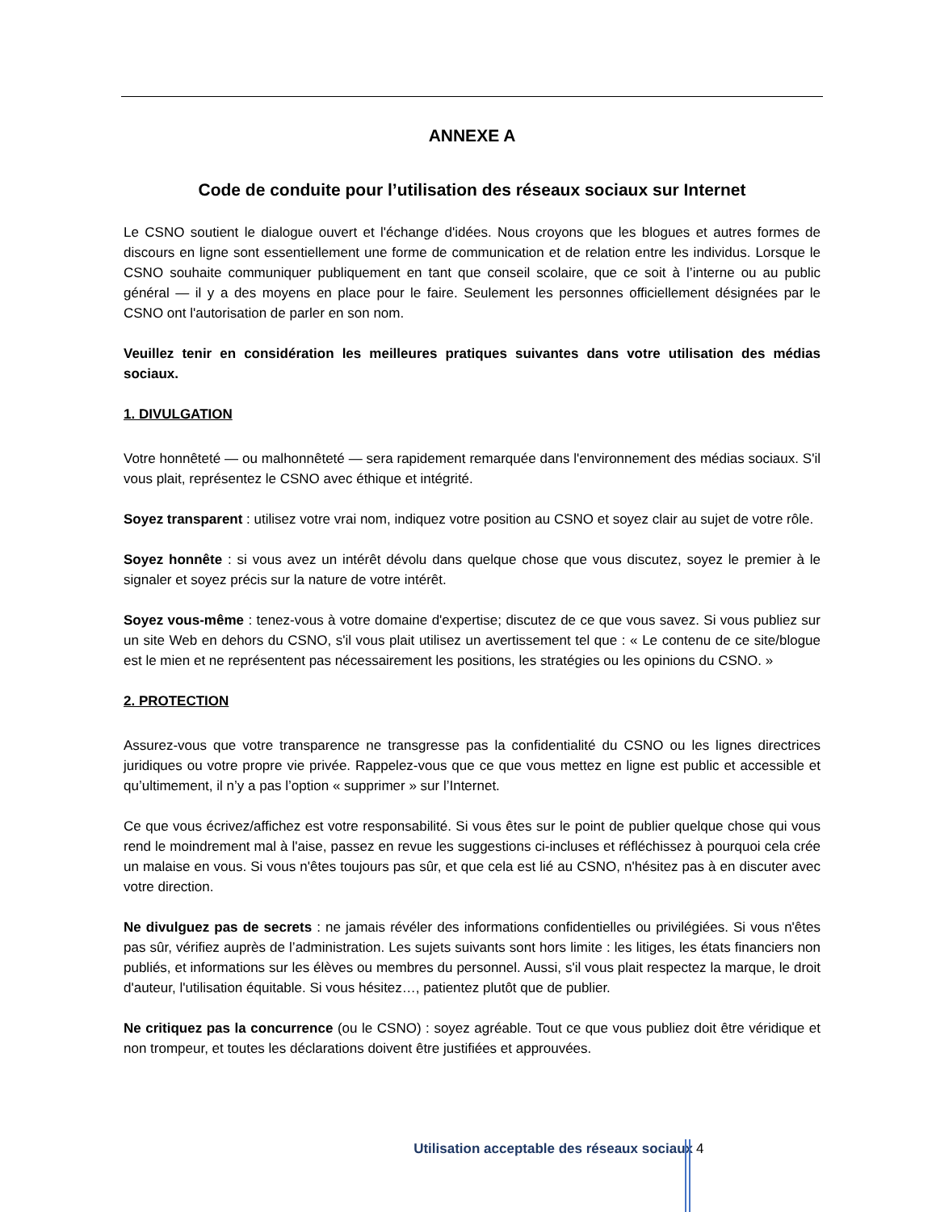ANNEXE A
Code de conduite pour l’utilisation des réseaux sociaux sur Internet
Le CSNO soutient le dialogue ouvert et l'échange d'idées. Nous croyons que les blogues et autres formes de discours en ligne sont essentiellement une forme de communication et de relation entre les individus. Lorsque le CSNO souhaite communiquer publiquement en tant que conseil scolaire, que ce soit à l’interne ou au public général — il y a des moyens en place pour le faire. Seulement les personnes officiellement désignées par le CSNO ont l'autorisation de parler en son nom.
Veuillez tenir en considération les meilleures pratiques suivantes dans votre utilisation des médias sociaux.
1. DIVULGATION
Votre honnêteté — ou malhonnêteté — sera rapidement remarquée dans l'environnement des médias sociaux. S'il vous plait, représentez le CSNO avec éthique et intégrité.
Soyez transparent : utilisez votre vrai nom, indiquez votre position au CSNO et soyez clair au sujet de votre rôle.
Soyez honnête : si vous avez un intérêt dévolu dans quelque chose que vous discutez, soyez le premier à le signaler et soyez précis sur la nature de votre intérêt.
Soyez vous-même : tenez-vous à votre domaine d'expertise; discutez de ce que vous savez. Si vous publiez sur un site Web en dehors du CSNO, s'il vous plait utilisez un avertissement tel que : « Le contenu de ce site/blogue est le mien et ne représentent pas nécessairement les positions, les stratégies ou les opinions du CSNO. »
2. PROTECTION
Assurez-vous que votre transparence ne transgresse pas la confidentialité du CSNO ou les lignes directrices juridiques ou votre propre vie privée. Rappelez-vous que ce que vous mettez en ligne est public et accessible et qu’ultimement, il n’y a pas l’option « supprimer » sur l’Internet.
Ce que vous écrivez/affichez est votre responsabilité. Si vous êtes sur le point de publier quelque chose qui vous rend le moindrement mal à l'aise, passez en revue les suggestions ci-incluses et réfléchissez à pourquoi cela crée un malaise en vous. Si vous n'êtes toujours pas sûr, et que cela est lié au CSNO, n'hésitez pas à en discuter avec votre direction.
Ne divulguez pas de secrets : ne jamais révéler des informations confidentielles ou privilégiées. Si vous n'êtes pas sûr, vérifiez auprès de l’administration. Les sujets suivants sont hors limite : les litiges, les états financiers non publiés, et informations sur les élèves ou membres du personnel. Aussi, s'il vous plait respectez la marque, le droit d'auteur, l'utilisation équitable. Si vous hésitez…, patientez plutôt que de publier.
Ne critiquez pas la concurrence (ou le CSNO) : soyez agréable. Tout ce que vous publiez doit être véridique et non trompeur, et toutes les déclarations doivent être justifiées et approuvées.
Utilisation acceptable des réseaux sociaux 4